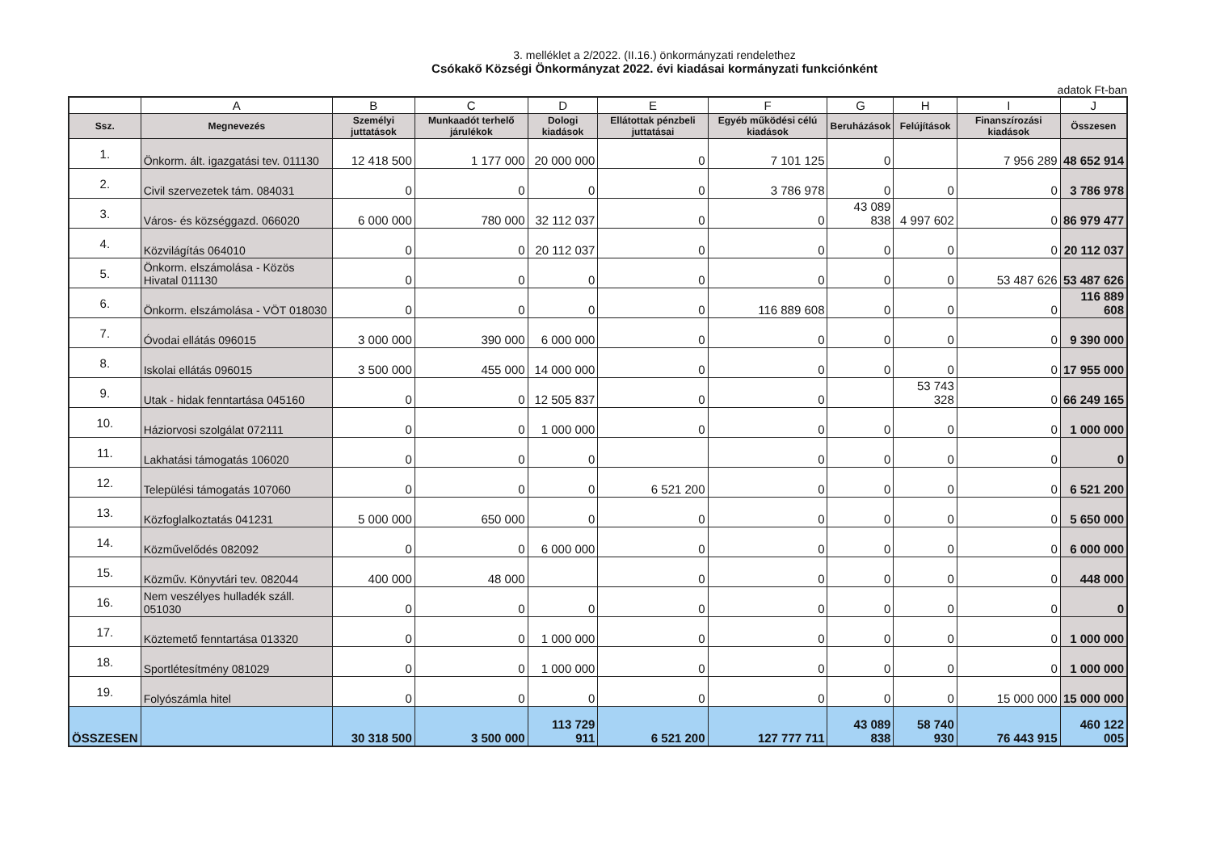3. melléklet a 2/2022. (II.16.) önkormányzati rendelethez
Csókakő Községi Önkormányzat 2022. évi kiadásai kormányzati funkciónként
adatok Ft-ban
| | A | B | C | D | E | F | G | H | I | J |
| --- | --- | --- | --- | --- | --- | --- | --- | --- | --- | --- |
| Ssz. | Megnevezés | Személyi juttatások | Munkaadót terhelő járulékok | Dologi kiadások | Ellátottak pénzbeli juttatásai | Egyéb működési célú kiadások | Beruházások | Felújítások | Finanszírozási kiadások | Összesen |
| 1. | Önkorm. ált. igazgatási tev. 011130 | 12 418 500 | 1 177 000 | 20 000 000 | 0 | 7 101 125 | 0 | | 7 956 289 | 48 652 914 |
| 2. | Civil szervezetek tám. 084031 | 0 | 0 | 0 | 0 | 3 786 978 | 0 | 0 | 0 | 3 786 978 |
| 3. | Város- és községgazd. 066020 | 6 000 000 | 780 000 | 32 112 037 | 0 | 0 | 43 089 838 | 4 997 602 | 0 | 86 979 477 |
| 4. | Közvilágítás 064010 | 0 | 0 | 20 112 037 | 0 | 0 | 0 | 0 | 0 | 20 112 037 |
| 5. | Önkorm. elszámolása - Közös Hivatal 011130 | 0 | 0 | 0 | 0 | 0 | 0 | 0 | 53 487 626 | 53 487 626 |
| 6. | Önkorm. elszámolása - VÖT 018030 | 0 | 0 | 0 | 0 | 116 889 608 | 0 | 0 | 0 | 116 889 608 |
| 7. | Óvodai ellátás 096015 | 3 000 000 | 390 000 | 6 000 000 | 0 | 0 | 0 | 0 | 0 | 9 390 000 |
| 8. | Iskolai ellátás 096015 | 3 500 000 | 455 000 | 14 000 000 | 0 | 0 | 0 | 0 | 0 | 17 955 000 |
| 9. | Utak - hidak fenntartása 045160 | 0 | 0 | 12 505 837 | 0 | 0 | | 53 743 328 | 0 | 66 249 165 |
| 10. | Háziorvosi szolgálat 072111 | 0 | 0 | 1 000 000 | 0 | 0 | 0 | 0 | 0 | 1 000 000 |
| 11. | Lakhatási támogatás 106020 | 0 | 0 | 0 | | 0 | 0 | 0 | 0 | 0 |
| 12. | Települési támogatás 107060 | 0 | 0 | 0 | 6 521 200 | 0 | 0 | 0 | 0 | 6 521 200 |
| 13. | Közfoglalkoztatás 041231 | 5 000 000 | 650 000 | 0 | 0 | 0 | 0 | 0 | 0 | 5 650 000 |
| 14. | Közművelődés 082092 | 0 | 0 | 6 000 000 | 0 | 0 | 0 | 0 | 0 | 6 000 000 |
| 15. | Közműv. Könyvtári tev. 082044 | 400 000 | 48 000 | | 0 | 0 | 0 | 0 | 0 | 448 000 |
| 16. | Nem veszélyes hulladék száll. 051030 | 0 | 0 | 0 | 0 | 0 | 0 | 0 | 0 | 0 |
| 17. | Köztemető fenntartása 013320 | 0 | 0 | 1 000 000 | 0 | 0 | 0 | 0 | 0 | 1 000 000 |
| 18. | Sportlétesítmény 081029 | 0 | 0 | 1 000 000 | 0 | 0 | 0 | 0 | 0 | 1 000 000 |
| 19. | Folyószámla hitel | 0 | 0 | 0 | 0 | 0 | 0 | 0 | 15 000 000 | 15 000 000 |
| ÖSSZESEN | | 30 318 500 | 3 500 000 | 113 729 911 | 6 521 200 | 127 777 711 | 43 089 838 | 58 740 930 | 76 443 915 | 460 122 005 |